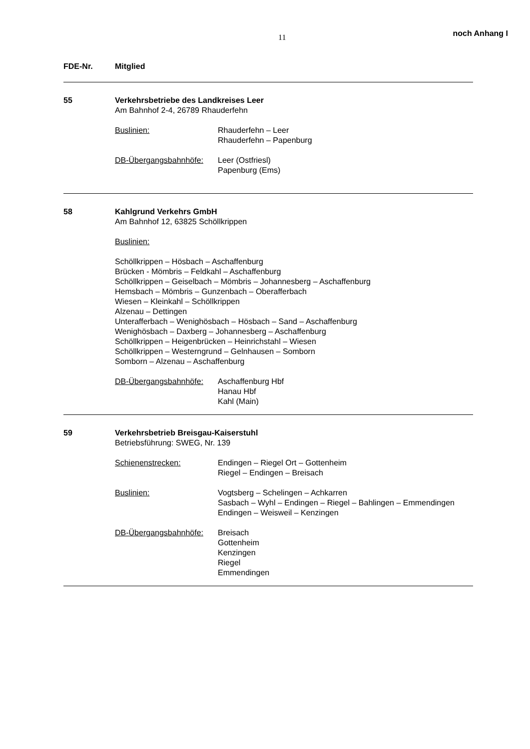11
noch Anhang I
FDE-Nr. Mitglied
55 Verkehrsbetriebe des Landkreises Leer
Am Bahnhof 2-4, 26789 Rhauderfehn
Buslinien: Rhauderfehn – Leer
Rhauderfehn – Papenburg
DB-Übergangsbahnhöfe: Leer (Ostfriesl)
Papenburg (Ems)
58 Kahlgrund Verkehrs GmbH
Am Bahnhof 12, 63825 Schöllkrippen
Buslinien:
Schöllkrippen – Hösbach – Aschaffenburg
Brücken - Mömbris – Feldkahl – Aschaffenburg
Schöllkrippen – Geiselbach – Mömbris – Johannesberg – Aschaffenburg
Hemsbach – Mömbris – Gunzenbach – Oberafferbach
Wiesen – Kleinkahl – Schöllkrippen
Alzenau – Dettingen
Unterafferbach – Wenighösbach – Hösbach – Sand – Aschaffenburg
Wenighösbach – Daxberg – Johannesberg – Aschaffenburg
Schöllkrippen – Heigenbrücken – Heinrichstahl – Wiesen
Schöllkrippen – Westerngrund – Gelnhausen – Somborn
Somborn – Alzenau – Aschaffenburg
DB-Übergangsbahnhöfe: Aschaffenburg Hbf
Hanau Hbf
Kahl (Main)
59 Verkehrsbetrieb Breisgau-Kaiserstuhl
Betriebsführung: SWEG, Nr. 139
Schienenstrecken: Endingen – Riegel Ort – Gottenheim
Riegel – Endingen – Breisach
Buslinien: Vogtsberg – Schelingen – Achkarren
Sasbach – Wyhl – Endingen – Riegel – Bahlingen – Emmendingen
Endingen – Weisweil – Kenzingen
DB-Übergangsbahnhöfe: Breisach
Gottenheim
Kenzingen
Riegel
Emmendingen